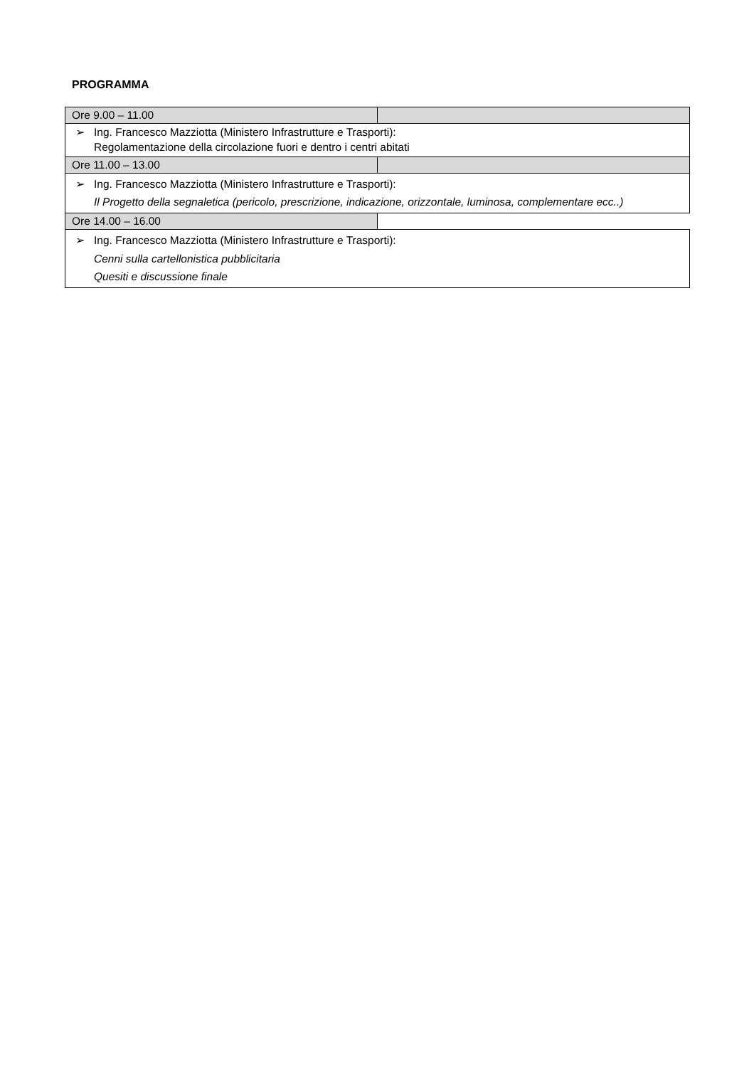PROGRAMMA
| Ore 9.00 – 11.00 | |
| ➢ Ing. Francesco Mazziotta (Ministero Infrastrutture e Trasporti): Regolamentazione della circolazione fuori e dentro i centri abitati | |
| Ore 11.00 – 13.00 | |
| ➢ Ing. Francesco Mazziotta (Ministero Infrastrutture e Trasporti): Il Progetto della segnaletica (pericolo, prescrizione, indicazione, orizzontale, luminosa, complementare ecc..) | |
| Ore 14.00 – 16.00 | |
| ➢ Ing. Francesco Mazziotta (Ministero Infrastrutture e Trasporti): Cenni sulla cartellonistica pubblicitaria Quesiti e discussione finale | |